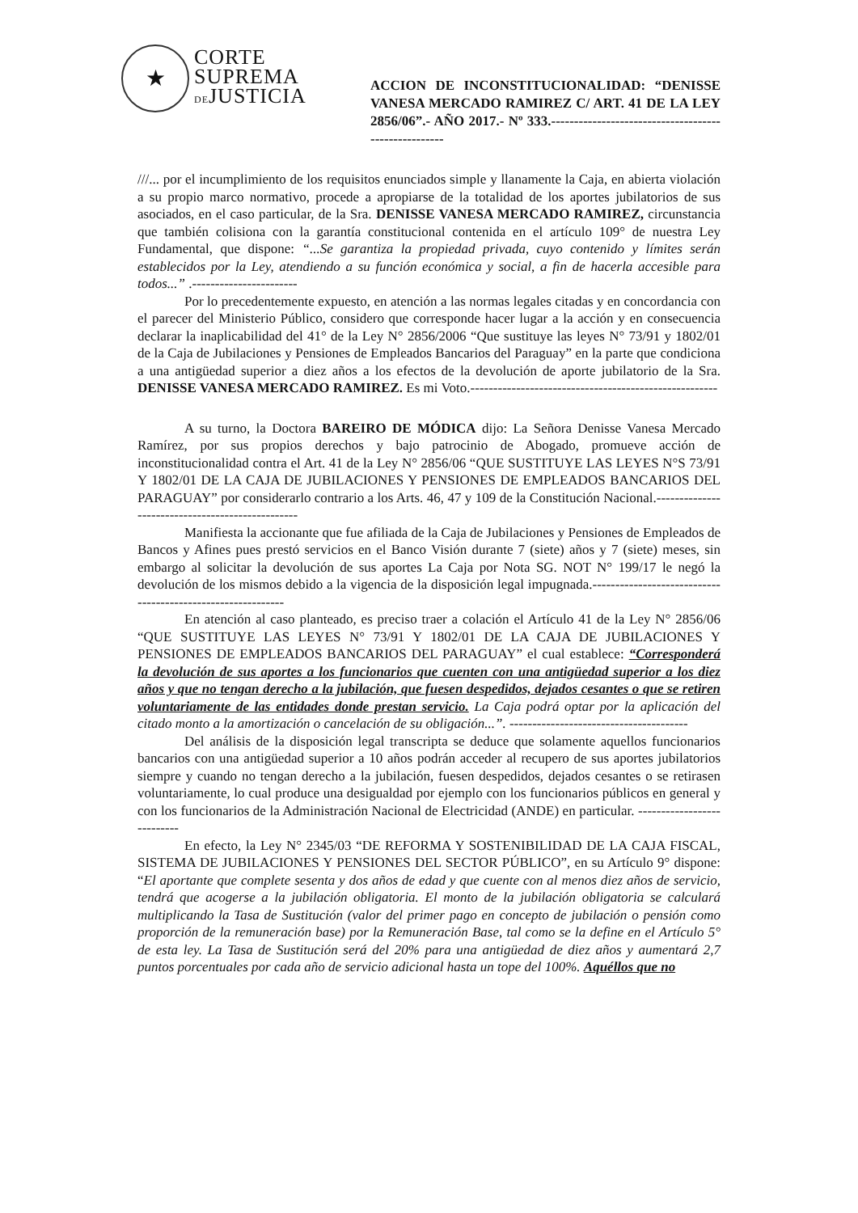★
CORTE
SUPREMA
DEJUSTICIA
ACCION DE INCONSTITUCIONALIDAD: “DENISSE VANESA MERCADO RAMIREZ C/ ART. 41 DE LA LEY 2856/06”.- AÑO 2017.- Nº 333.-----------------------------------------------------
///... por el incumplimiento de los requisitos enunciados simple y llanamente la Caja, en abierta violación a su propio marco normativo, procede a apropiarse de la totalidad de los aportes jubilatorios de sus asociados, en el caso particular, de la Sra. DENISSE VANESA MERCADO RAMIREZ, circunstancia que también colisiona con la garantía constitucional contenida en el artículo 109° de nuestra Ley Fundamental, que dispone: “...Se garantiza la propiedad privada, cuyo contenido y límites serán establecidos por la Ley, atendiendo a su función económica y social, a fin de hacerla accesible para todos...” .-----------------------
Por lo precedentemente expuesto, en atención a las normas legales citadas y en concordancia con el parecer del Ministerio Público, considero que corresponde hacer lugar a la acción y en consecuencia declarar la inaplicabilidad del 41° de la Ley N° 2856/2006 “Que sustituye las leyes N° 73/91 y 1802/01 de la Caja de Jubilaciones y Pensiones de Empleados Bancarios del Paraguay” en la parte que condiciona a una antigüedad superior a diez años a los efectos de la devolución de aporte jubilatorio de la Sra. DENISSE VANESA MERCADO RAMIREZ. Es mi Voto.------------------------------------------------------
A su turno, la Doctora BAREIRO DE MÓDICA dijo: La Señora Denisse Vanesa Mercado Ramírez, por sus propios derechos y bajo patrocinio de Abogado, promueve acción de inconstitucionalidad contra el Art. 41 de la Ley N° 2856/06 “QUE SUSTITUYE LAS LEYES N°S 73/91 Y 1802/01 DE LA CAJA DE JUBILACIONES Y PENSIONES DE EMPLEADOS BANCARIOS DEL PARAGUAY” por considerarlo contrario a los Arts. 46, 47 y 109 de la Constitución Nacional.-------------------------------------------------
Manifiesta la accionante que fue afiliada de la Caja de Jubilaciones y Pensiones de Empleados de Bancos y Afines pues prestó servicios en el Banco Visión durante 7 (siete) años y 7 (siete) meses, sin embargo al solicitar la devolución de sus aportes La Caja por Nota SG. NOT N° 199/17 le negó la devolución de los mismos debido a la vigencia de la disposición legal impugnada.------------------------------------------------------------
En atención al caso planteado, es preciso traer a colación el Artículo 41 de la Ley N° 2856/06 “QUE SUSTITUYE LAS LEYES N° 73/91 Y 1802/01 DE LA CAJA DE JUBILACIONES Y PENSIONES DE EMPLEADOS BANCARIOS DEL PARAGUAY” el cual establece: “Corresponderá la devolución de sus aportes a los funcionarios que cuenten con una antigüedad superior a los diez años y que no tengan derecho a la jubilación, que fuesen despedidos, dejados cesantes o que se retiren voluntariamente de las entidades donde prestan servicio. La Caja podrá optar por la aplicación del citado monto a la amortización o cancelación de su obligación...”. ---------------------------------------
Del análisis de la disposición legal transcripta se deduce que solamente aquellos funcionarios bancarios con una antigüedad superior a 10 años podrán acceder al recupero de sus aportes jubilatorios siempre y cuando no tengan derecho a la jubilación, fuesen despedidos, dejados cesantes o se retirasen voluntariamente, lo cual produce una desigualdad por ejemplo con los funcionarios públicos en general y con los funcionarios de la Administración Nacional de Electricidad (ANDE) en particular. ---------------------------
En efecto, la Ley N° 2345/03 “DE REFORMA Y SOSTENIBILIDAD DE LA CAJA FISCAL, SISTEMA DE JUBILACIONES Y PENSIONES DEL SECTOR PÚBLICO”, en su Artículo 9° dispone: “El aportante que complete sesenta y dos años de edad y que cuente con al menos diez años de servicio, tendrá que acogerse a la jubilación obligatoria. El monto de la jubilación obligatoria se calculará multiplicando la Tasa de Sustitución (valor del primer pago en concepto de jubilación o pensión como proporción de la remuneración base) por la Remuneración Base, tal como se la define en el Artículo 5° de esta ley. La Tasa de Sustitución será del 20% para una antigüedad de diez años y aumentará 2,7 puntos porcentuales por cada año de servicio adicional hasta un tope del 100%. Aquéllos que no